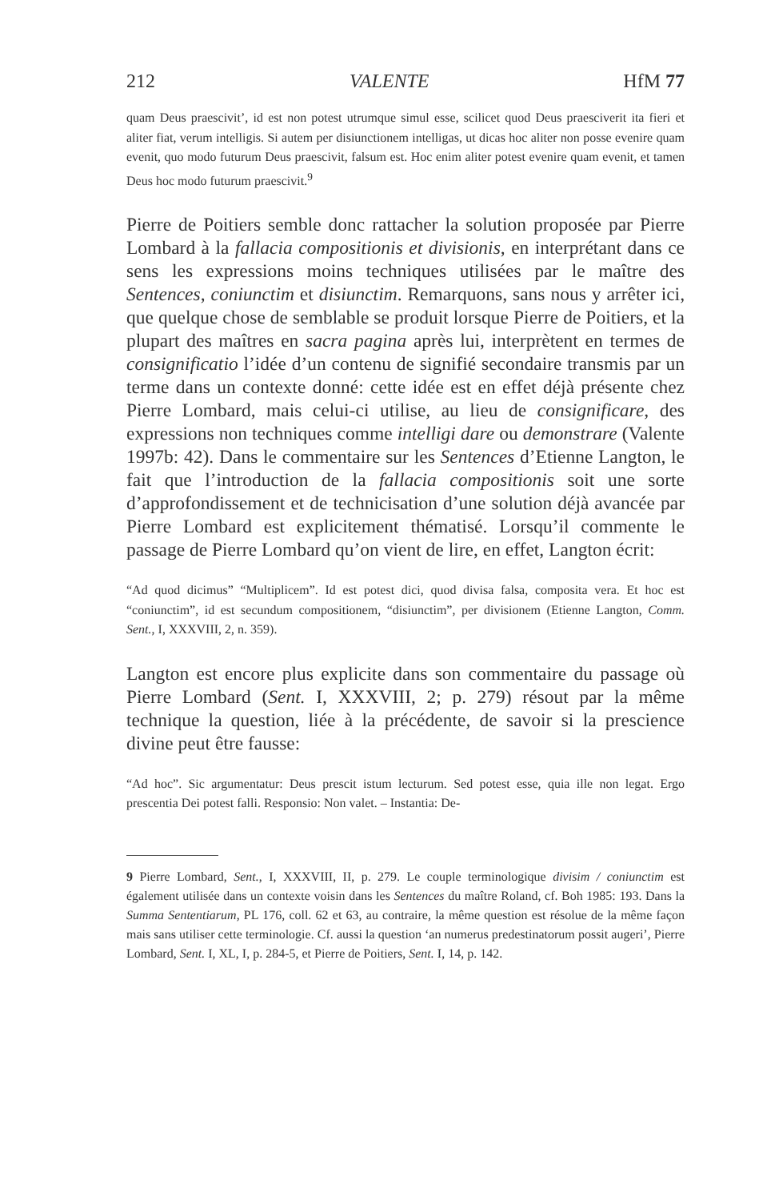212 VALENTE HfM 77
quam Deus praescivit’, id est non potest utrumque simul esse, scilicet quod Deus praesciverit ita fieri et aliter fiat, verum intelligis. Si autem per disiunctionem intelligas, ut dicas hoc aliter non posse evenire quam evenit, quo modo futurum Deus praescivit, falsum est. Hoc enim aliter potest evenire quam evenit, et tamen Deus hoc modo futurum praescivit.<sup>9</sup>
Pierre de Poitiers semble donc rattacher la solution proposée par Pierre Lombard à la fallacia compositionis et divisionis, en interprétant dans ce sens les expressions moins techniques utilisées par le maître des Sentences, coniunctim et disiunctim. Remarquons, sans nous y arrêter ici, que quelque chose de semblable se produit lorsque Pierre de Poitiers, et la plupart des maîtres en sacra pagina après lui, interprètent en termes de consignificatio l’idée d’un contenu de signifié secondaire transmis par un terme dans un contexte donné: cette idée est en effet déjà présente chez Pierre Lombard, mais celui-ci utilise, au lieu de consignificare, des expressions non techniques comme intelligi dare ou demonstrare (Valente 1997b: 42). Dans le commentaire sur les Sentences d’Etienne Langton, le fait que l’introduction de la fallacia compositionis soit une sorte d’approfondissement et de technicisation d’une solution déjà avancée par Pierre Lombard est explicitement thématisé. Lorsqu’il commente le passage de Pierre Lombard qu’on vient de lire, en effet, Langton écrit:
“Ad quod dicimus” “Multiplicem”. Id est potest dici, quod divisa falsa, composita vera. Et hoc est “coniunctim”, id est secundum compositionem, “disiunctim”, per divisionem (Etienne Langton, Comm. Sent., I, XXXVIII, 2, n. 359).
Langton est encore plus explicite dans son commentaire du passage où Pierre Lombard (Sent. I, XXXVIII, 2; p. 279) résout par la même technique la question, liée à la précédente, de savoir si la prescience divine peut être fausse:
“Ad hoc”. Sic argumentatur: Deus prescit istum lecturum. Sed potest esse, quia ille non legat. Ergo prescentia Dei potest falli. Responsio: Non valet. – Instantia: De-
9 Pierre Lombard, Sent., I, XXXVIII, II, p. 279. Le couple terminologique divisim / coniunctim est également utilisée dans un contexte voisin dans les Sentences du maître Roland, cf. Boh 1985: 193. Dans la Summa Sententiarum, PL 176, coll. 62 et 63, au contraire, la même question est résolue de la même façon mais sans utiliser cette terminologie. Cf. aussi la question ‘an numerus predestinatorum possit augeri’, Pierre Lombard, Sent. I, XL, I, p. 284-5, et Pierre de Poitiers, Sent. I, 14, p. 142.